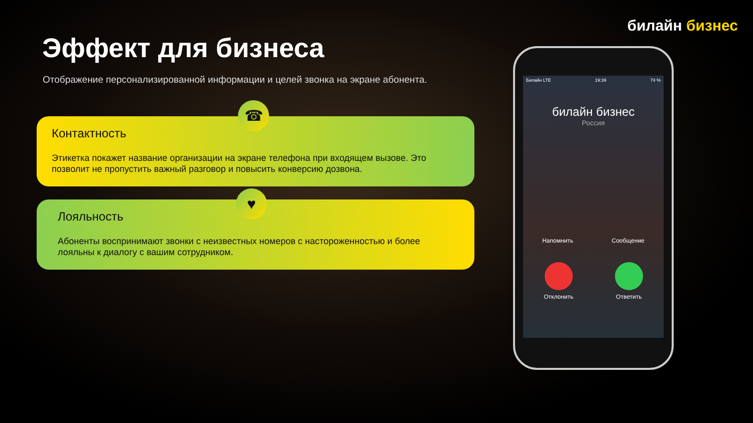билайн бизнес
Эффект для бизнеса
Отображение персонализированной информации и целей звонка на экране абонента.
Контактность
Этикетка покажет название организации на экране телефона при входящем вызове. Это позволит не пропустить важный разговор и повысить конверсию дозвона.
☎
Лояльность
Абоненты воспринимают звонки с неизвестных номеров с настороженностью и более лояльны к диалогу с вашим сотрудником.
♥
Билайн LTE 19:39 74 %
билайн бизнес
Россия
Напомнить Сообщение
Отклонить Ответить